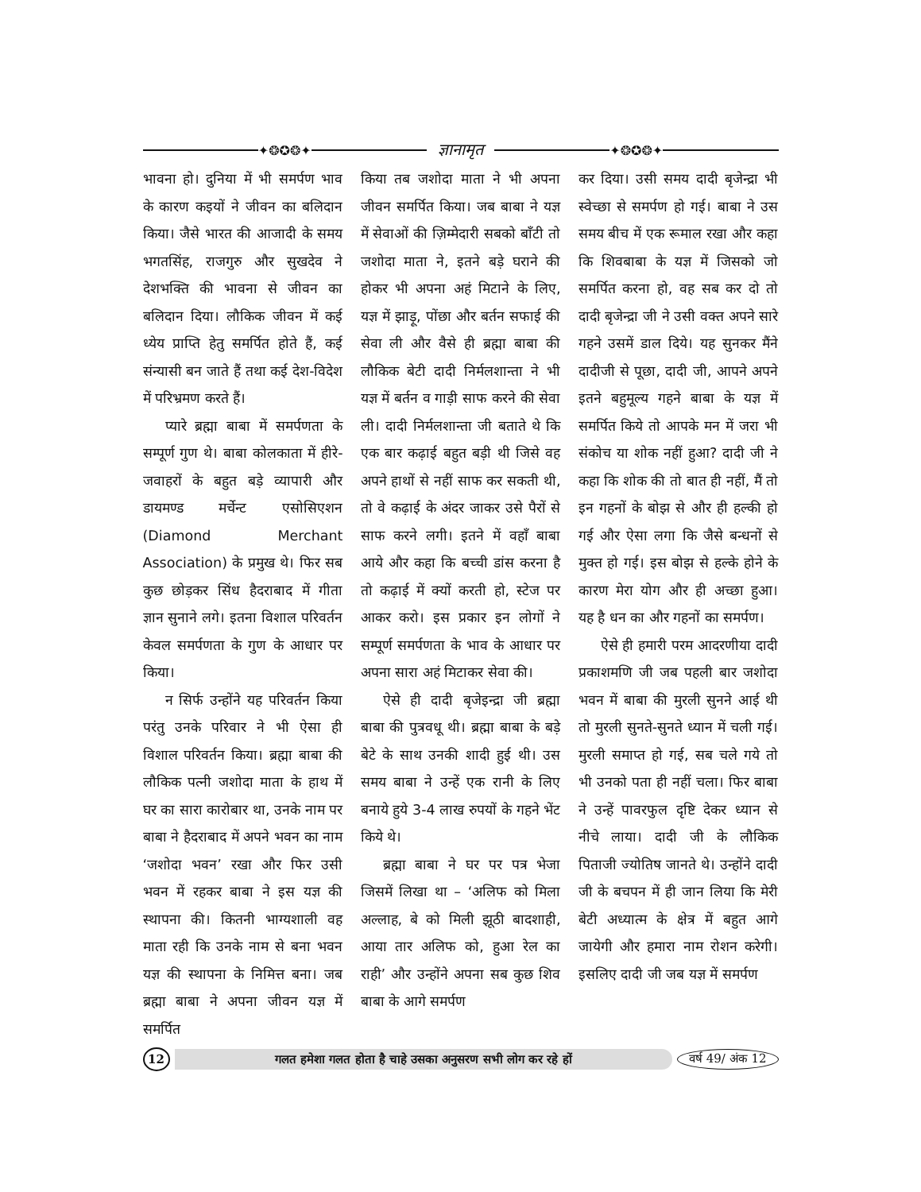✦❂✪❂✦
ज्ञानामृत
✦❂✪❂✦
भावना हो। दुनिया में भी समर्पण भाव के कारण कइयों ने जीवन का बलिदान किया। जैसे भारत की आजादी के समय भगतसिंह, राजगुरु और सुखदेव ने देशभक्ति की भावना से जीवन का बलिदान दिया। लौकिक जीवन में कई ध्येय प्राप्ति हेतु समर्पित होते हैं, कई संन्यासी बन जाते हैं तथा कई देश-विदेश में परिभ्रमण करते हैं।
प्यारे ब्रह्मा बाबा में समर्पणता के सम्पूर्ण गुण थे। बाबा कोलकाता में हीरे-जवाहरों के बहुत बड़े व्यापारी और डायमण्ड मर्चेन्ट एसोसिएशन (Diamond Merchant Association) के प्रमुख थे। फिर सब कुछ छोड़कर सिंध हैदराबाद में गीता ज्ञान सुनाने लगे। इतना विशाल परिवर्तन केवल समर्पणता के गुण के आधार पर किया।
न सिर्फ उन्होंने यह परिवर्तन किया परंतु उनके परिवार ने भी ऐसा ही विशाल परिवर्तन किया। ब्रह्मा बाबा की लौकिक पत्नी जशोदा माता के हाथ में घर का सारा कारोबार था, उनके नाम पर बाबा ने हैदराबाद में अपने भवन का नाम ‘जशोदा भवन’ रखा और फिर उसी भवन में रहकर बाबा ने इस यज्ञ की स्थापना की। कितनी भाग्यशाली वह माता रही कि उनके नाम से बना भवन यज्ञ की स्थापना के निमित्त बना। जब ब्रह्मा बाबा ने अपना जीवन यज्ञ में समर्पित
किया तब जशोदा माता ने भी अपना जीवन समर्पित किया। जब बाबा ने यज्ञ में सेवाओं की ज़िम्मेदारी सबको बाँटी तो जशोदा माता ने, इतने बड़े घराने की होकर भी अपना अहं मिटाने के लिए, यज्ञ में झाड़ू, पोंछा और बर्तन सफाई की सेवा ली और वैसे ही ब्रह्मा बाबा की लौकिक बेटी दादी निर्मलशान्ता ने भी यज्ञ में बर्तन व गाड़ी साफ करने की सेवा ली। दादी निर्मलशान्ता जी बताते थे कि एक बार कढ़ाई बहुत बड़ी थी जिसे वह अपने हाथों से नहीं साफ कर सकती थी, तो वे कढ़ाई के अंदर जाकर उसे पैरों से साफ करने लगी। इतने में वहाँ बाबा आये और कहा कि बच्ची डांस करना है तो कढ़ाई में क्यों करती हो, स्टेज पर आकर करो। इस प्रकार इन लोगों ने सम्पूर्ण समर्पणता के भाव के आधार पर अपना सारा अहं मिटाकर सेवा की।
ऐसे ही दादी बृजेइन्द्रा जी ब्रह्मा बाबा की पुत्रवधू थी। ब्रह्मा बाबा के बड़े बेटे के साथ उनकी शादी हुई थी। उस समय बाबा ने उन्हें एक रानी के लिए बनाये हुये 3-4 लाख रुपयों के गहने भेंट किये थे।
ब्रह्मा बाबा ने घर पर पत्र भेजा जिसमें लिखा था – ‘अलिफ को मिला अल्लाह, बे को मिली झूठी बादशाही, आया तार अलिफ को, हुआ रेल का राही’ और उन्होंने अपना सब कुछ शिव बाबा के आगे समर्पण
कर दिया। उसी समय दादी बृजेन्द्रा भी स्वेच्छा से समर्पण हो गई। बाबा ने उस समय बीच में एक रूमाल रखा और कहा कि शिवबाबा के यज्ञ में जिसको जो समर्पित करना हो, वह सब कर दो तो दादी बृजेन्द्रा जी ने उसी वक्त अपने सारे गहने उसमें डाल दिये। यह सुनकर मैंने दादीजी से पूछा, दादी जी, आपने अपने इतने बहुमूल्य गहने बाबा के यज्ञ में समर्पित किये तो आपके मन में जरा भी संकोच या शोक नहीं हुआ? दादी जी ने कहा कि शोक की तो बात ही नहीं, मैं तो इन गहनों के बोझ से और ही हल्की हो गई और ऐसा लगा कि जैसे बन्धनों से मुक्त हो गई। इस बोझ से हल्के होने के कारण मेरा योग और ही अच्छा हुआ। यह है धन का और गहनों का समर्पण।
ऐसे ही हमारी परम आदरणीया दादी प्रकाशमणि जी जब पहली बार जशोदा भवन में बाबा की मुरली सुनने आई थी तो मुरली सुनते-सुनते ध्यान में चली गई। मुरली समाप्त हो गई, सब चले गये तो भी उनको पता ही नहीं चला। फिर बाबा ने उन्हें पावरफुल दृष्टि देकर ध्यान से नीचे लाया। दादी जी के लौकिक पिताजी ज्योतिष जानते थे। उन्होंने दादी जी के बचपन में ही जान लिया कि मेरी बेटी अध्यात्म के क्षेत्र में बहुत आगे जायेगी और हमारा नाम रोशन करेगी। इसलिए दादी जी जब यज्ञ में समर्पण
12
गलत हमेशा गलत होता है चाहे उसका अनुसरण सभी लोग कर रहे हों
वर्ष 49/ अंक 12